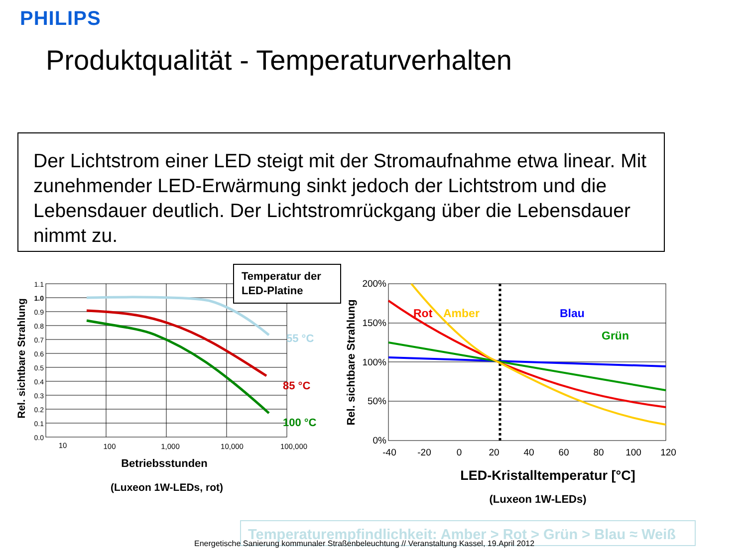PHILIPS
Produktqualität - Temperaturverhalten
Der Lichtstrom einer LED steigt mit der Stromaufnahme etwa linear. Mit zunehmender LED-Erwärmung sinkt jedoch der Lichtstrom und die Lebensdauer deutlich. Der Lichtstromrückgang über die Lebensdauer nimmt zu.
1.1
1.0
0.9
0.8
0.7
0.6
0.5
0.4
0.3
0.2
0.1
0.0
10
100
1,000
10,000
100,000
Betriebsstunden
(Luxeon 1W-LEDs, rot)
Rel. sichtbare Strahlung
Temperatur der
LED-Platine
55 °C
85 °C
100 °C
200%
150%
100%
50%
0%
-40
-20
0
20
40
60
80
100
120
LED-Kristalltemperatur [°C]
(Luxeon 1W-LEDs)
Rel. sichtbare Strahlung
Rot
Amber
Blau
Grün
Temperaturempfindlichkeit: Amber > Rot > Grün > Blau ≈ Weiß
Energetische Sanierung kommunaler Straßenbeleuchtung // Veranstaltung Kassel, 19.April 2012